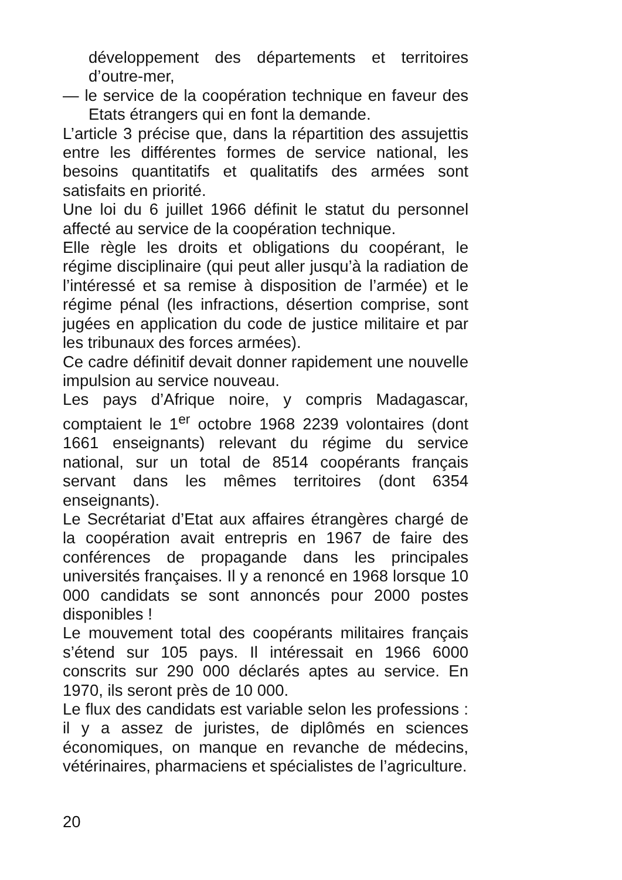développement des départements et territoires d’outre-mer,
— le service de la coopération technique en faveur des Etats étrangers qui en font la demande.
L’article 3 précise que, dans la répartition des assujettis entre les différentes formes de service national, les besoins quantitatifs et qualitatifs des armées sont satisfaits en priorité.
Une loi du 6 juillet 1966 définit le statut du personnel affecté au service de la coopération technique.
Elle règle les droits et obligations du coopérant, le régime disciplinaire (qui peut aller jusqu’à la radiation de l’intéressé et sa remise à disposition de l’armée) et le régime pénal (les infractions, désertion comprise, sont jugées en application du code de justice militaire et par les tribunaux des forces armées).
Ce cadre définitif devait donner rapidement une nouvelle impulsion au service nouveau.
Les pays d’Afrique noire, y compris Madagascar, comptaient le 1<sup>er</sup> octobre 1968 2239 volontaires (dont 1661 enseignants) relevant du régime du service national, sur un total de 8514 coopérants français servant dans les mêmes territoires (dont 6354 enseignants).
Le Secrétariat d’Etat aux affaires étrangères chargé de la coopération avait entrepris en 1967 de faire des conférences de propagande dans les principales universités françaises. Il y a renoncé en 1968 lorsque 10 000 candidats se sont annoncés pour 2000 postes disponibles !
Le mouvement total des coopérants militaires français s’étend sur 105 pays. Il intéressait en 1966 6000 conscrits sur 290 000 déclarés aptes au service. En 1970, ils seront près de 10 000.
Le flux des candidats est variable selon les professions : il y a assez de juristes, de diplômés en sciences économiques, on manque en revanche de médecins, vétérinaires, pharmaciens et spécialistes de l’agriculture.
20